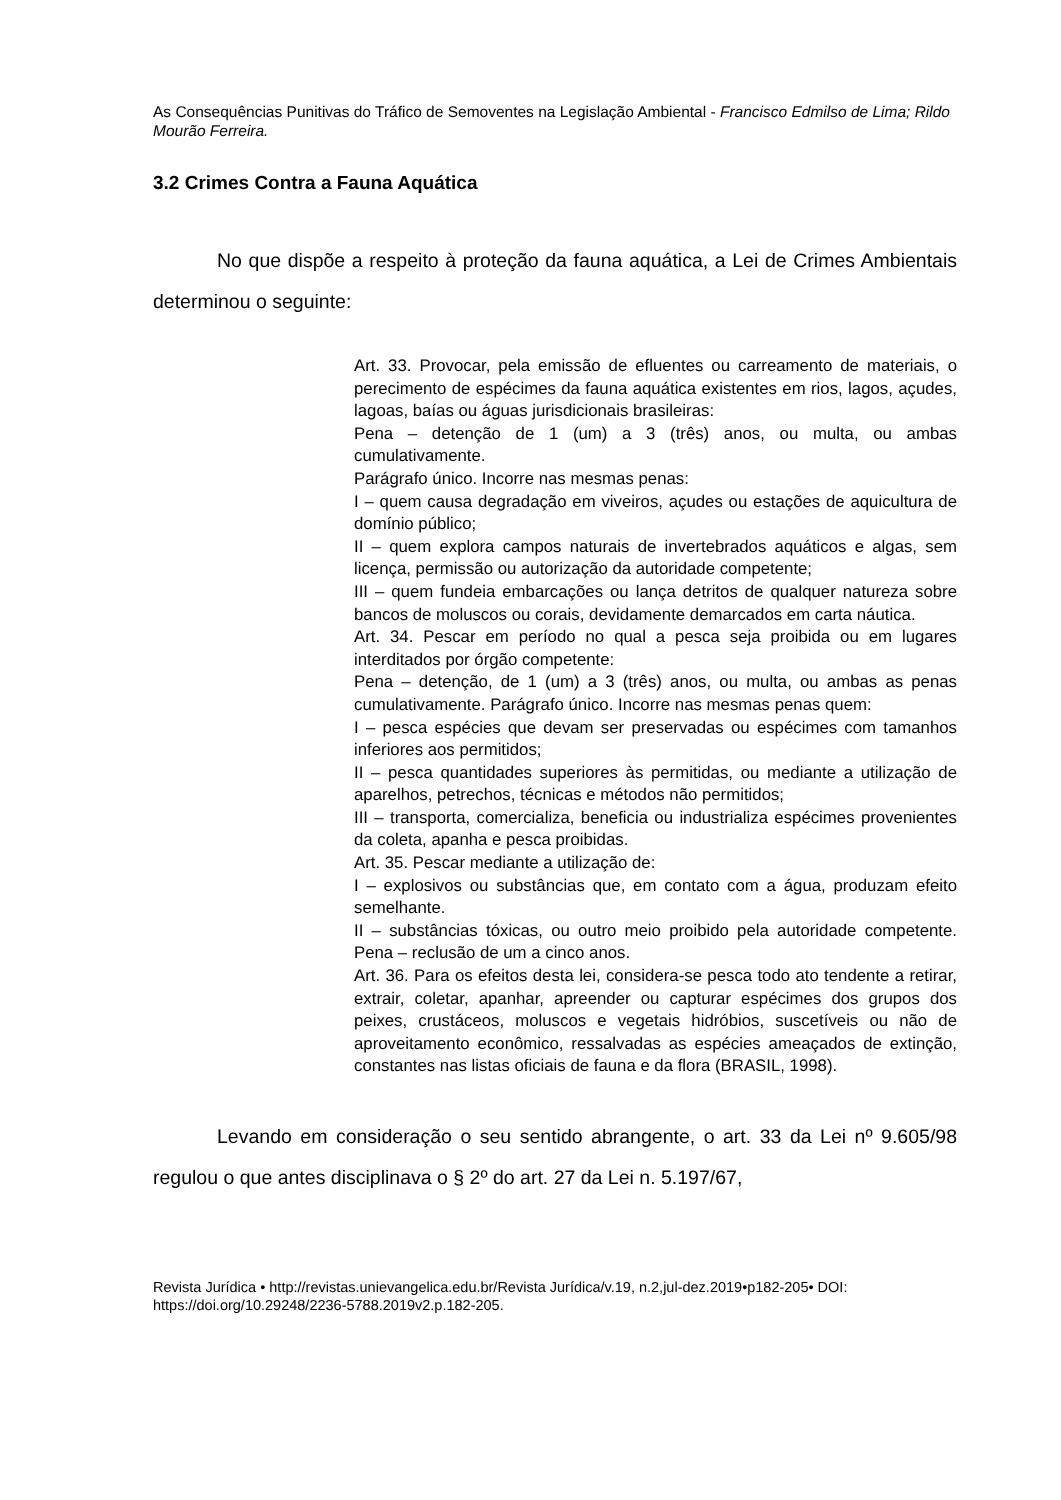As Consequências Punitivas do Tráfico de Semoventes na Legislação Ambiental - Francisco Edmilso de Lima; Rildo Mourão Ferreira.
3.2 Crimes Contra a Fauna Aquática
No que dispõe a respeito à proteção da fauna aquática, a Lei de Crimes Ambientais determinou o seguinte:
Art. 33. Provocar, pela emissão de efluentes ou carreamento de materiais, o perecimento de espécimes da fauna aquática existentes em rios, lagos, açudes, lagoas, baías ou águas jurisdicionais brasileiras:
Pena – detenção de 1 (um) a 3 (três) anos, ou multa, ou ambas cumulativamente.
Parágrafo único. Incorre nas mesmas penas:
I – quem causa degradação em viveiros, açudes ou estações de aquicultura de domínio público;
II – quem explora campos naturais de invertebrados aquáticos e algas, sem licença, permissão ou autorização da autoridade competente;
III – quem fundeia embarcações ou lança detritos de qualquer natureza sobre bancos de moluscos ou corais, devidamente demarcados em carta náutica.
Art. 34. Pescar em período no qual a pesca seja proibida ou em lugares interditados por órgão competente:
Pena – detenção, de 1 (um) a 3 (três) anos, ou multa, ou ambas as penas cumulativamente. Parágrafo único. Incorre nas mesmas penas quem:
I – pesca espécies que devam ser preservadas ou espécimes com tamanhos inferiores aos permitidos;
II – pesca quantidades superiores às permitidas, ou mediante a utilização de aparelhos, petrechos, técnicas e métodos não permitidos;
III – transporta, comercializa, beneficia ou industrializa espécimes provenientes da coleta, apanha e pesca proibidas.
Art. 35. Pescar mediante a utilização de:
I – explosivos ou substâncias que, em contato com a água, produzam efeito semelhante.
II – substâncias tóxicas, ou outro meio proibido pela autoridade competente. Pena – reclusão de um a cinco anos.
Art. 36. Para os efeitos desta lei, considera-se pesca todo ato tendente a retirar, extrair, coletar, apanhar, apreender ou capturar espécimes dos grupos dos peixes, crustáceos, moluscos e vegetais hidróbios, suscetíveis ou não de aproveitamento econômico, ressalvadas as espécies ameaçados de extinção, constantes nas listas oficiais de fauna e da flora (BRASIL, 1998).
Levando em consideração o seu sentido abrangente, o art. 33 da Lei nº 9.605/98 regulou o que antes disciplinava o § 2º do art. 27 da Lei n. 5.197/67,
Revista Jurídica • http://revistas.unievangelica.edu.br/Revista Jurídica/v.19, n.2,jul-dez.2019•p182-205• DOI: https://doi.org/10.29248/2236-5788.2019v2.p.182-205.